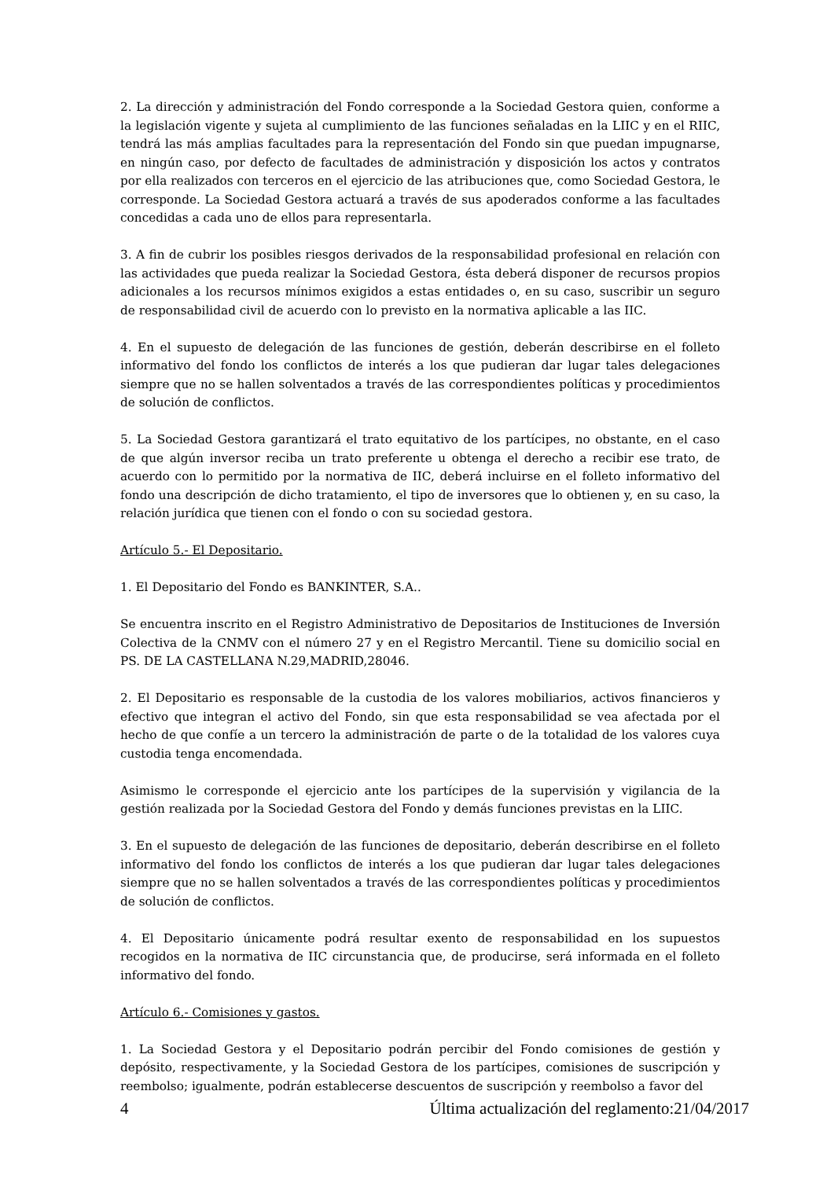2. La dirección y administración del Fondo corresponde a la Sociedad Gestora quien, conforme a la legislación vigente y sujeta al cumplimiento de las funciones señaladas en la LIIC y en el RIIC, tendrá las más amplias facultades para la representación del Fondo sin que puedan impugnarse, en ningún caso, por defecto de facultades de administración y disposición los actos y contratos por ella realizados con terceros en el ejercicio de las atribuciones que, como Sociedad Gestora, le corresponde. La Sociedad Gestora actuará a través de sus apoderados conforme a las facultades concedidas a cada uno de ellos para representarla.
3. A fin de cubrir los posibles riesgos derivados de la responsabilidad profesional en relación con las actividades que pueda realizar la Sociedad Gestora, ésta deberá disponer de recursos propios adicionales a los recursos mínimos exigidos a estas entidades o, en su caso, suscribir un seguro de responsabilidad civil de acuerdo con lo previsto en la normativa aplicable a las IIC.
4. En el supuesto de delegación de las funciones de gestión, deberán describirse en el folleto informativo del fondo los conflictos de interés a los que pudieran dar lugar tales delegaciones siempre que no se hallen solventados a través de las correspondientes políticas y procedimientos de solución de conflictos.
5. La Sociedad Gestora garantizará el trato equitativo de los partícipes, no obstante, en el caso de que algún inversor reciba un trato preferente u obtenga el derecho a recibir ese trato, de acuerdo con lo permitido por la normativa de IIC, deberá incluirse en el folleto informativo del fondo una descripción de dicho tratamiento, el tipo de inversores que lo obtienen y, en su caso, la relación jurídica que tienen con el fondo o con su sociedad gestora.
Artículo 5.- El Depositario.
1. El Depositario del Fondo es BANKINTER, S.A..
Se encuentra inscrito en el Registro Administrativo de Depositarios de Instituciones de Inversión Colectiva de la CNMV con el número 27 y en el Registro Mercantil. Tiene su domicilio social en PS. DE LA CASTELLANA N.29,MADRID,28046.
2. El Depositario es responsable de la custodia de los valores mobiliarios, activos financieros y efectivo que integran el activo del Fondo, sin que esta responsabilidad se vea afectada por el hecho de que confíe a un tercero la administración de parte o de la totalidad de los valores cuya custodia tenga encomendada.
Asimismo le corresponde el ejercicio ante los partícipes de la supervisión y vigilancia de la gestión realizada por la Sociedad Gestora del Fondo y demás funciones previstas en la LIIC.
3. En el supuesto de delegación de las funciones de depositario, deberán describirse en el folleto informativo del fondo los conflictos de interés a los que pudieran dar lugar tales delegaciones siempre que no se hallen solventados a través de las correspondientes políticas y procedimientos de solución de conflictos.
4. El Depositario únicamente podrá resultar exento de responsabilidad en los supuestos recogidos en la normativa de IIC circunstancia que, de producirse, será informada en el folleto informativo del fondo.
Artículo 6.- Comisiones y gastos.
1. La Sociedad Gestora y el Depositario podrán percibir del Fondo comisiones de gestión y depósito, respectivamente, y la Sociedad Gestora de los partícipes, comisiones de suscripción y reembolso; igualmente, podrán establecerse descuentos de suscripción y reembolso a favor del
4 Última actualización del reglamento:21/04/2017